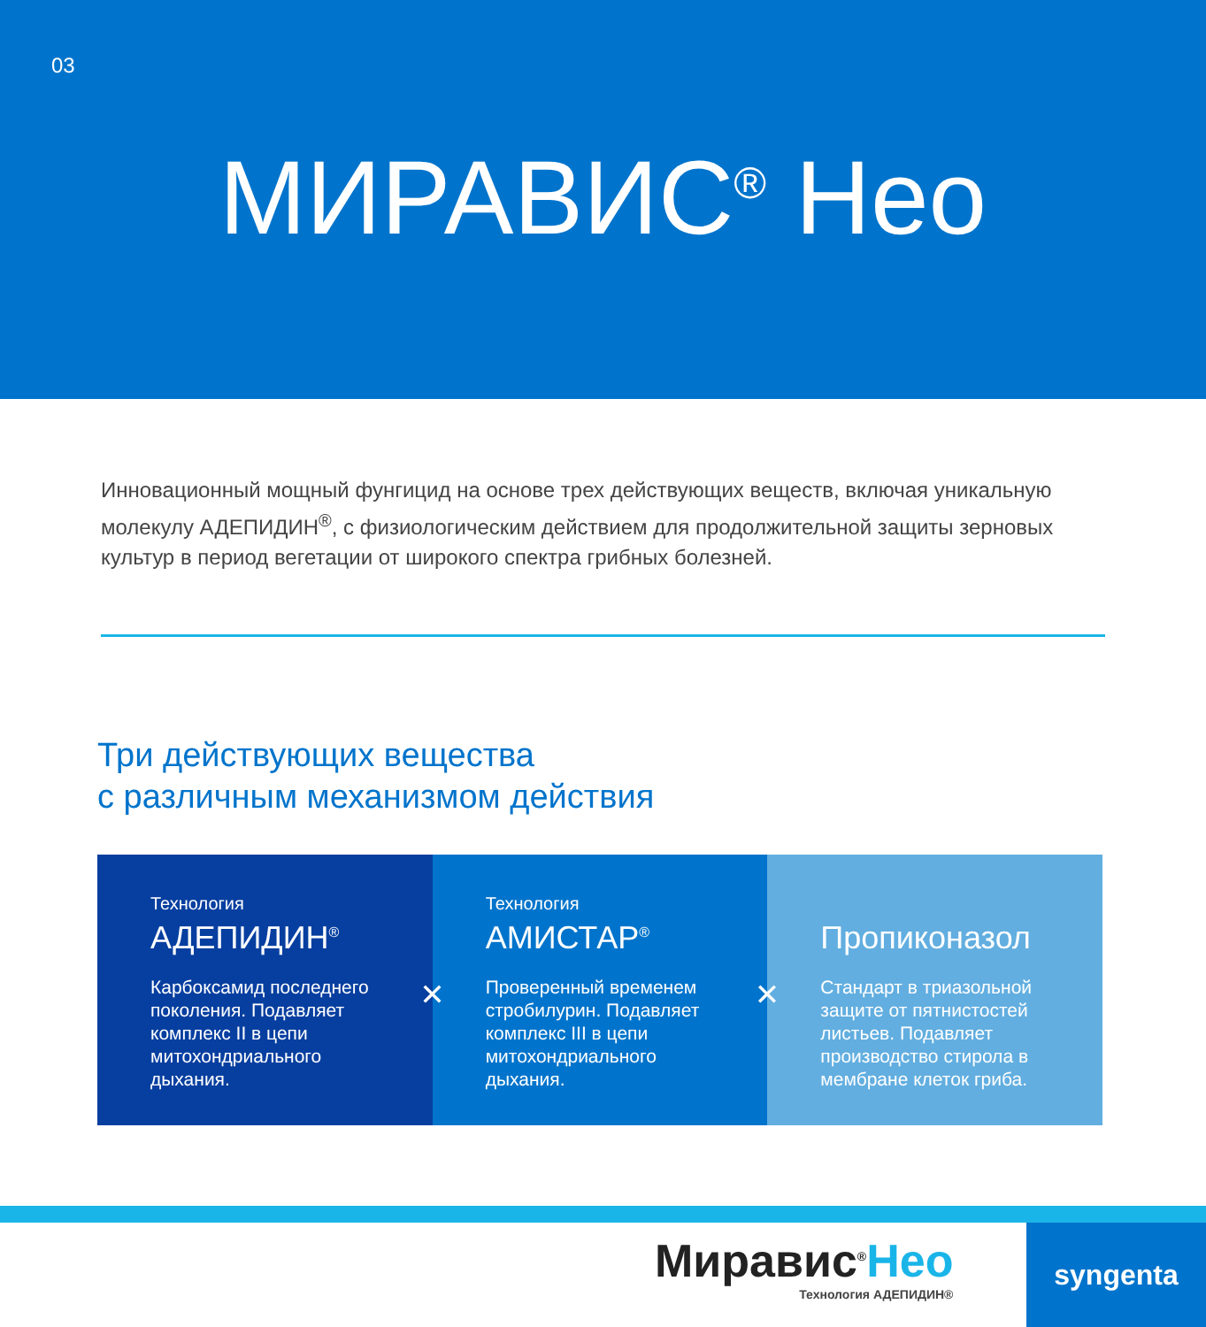03
МИРАВИС<sup>®</sup> Нео
Инновационный мощный фунгицид на основе трех действующих веществ, включая уникальную молекулу АДЕПИДИН<sup>®</sup>, с физиологическим действием для продолжительной защиты зерновых культур в период вегетации от широкого спектра грибных болезней.
Три действующих вещества
с различным механизмом действия
Технология
АДЕПИДИН<sup>®</sup>
Карбоксамид последнего поколения. Подавляет комплекс II в цепи митохондриального дыхания.
✕
Технология
АМИСТАР<sup>®</sup>
Проверенный временем стробилурин. Подавляет комплекс III в цепи митохондриального дыхания.
✕
Пропиконазол
Стандарт в триазольной защите от пятнистостей листьев. Подавляет производство стирола в мембране клеток гриба.
Миравис<sup>®</sup>Нео
Технология АДЕПИДИН®
syngenta